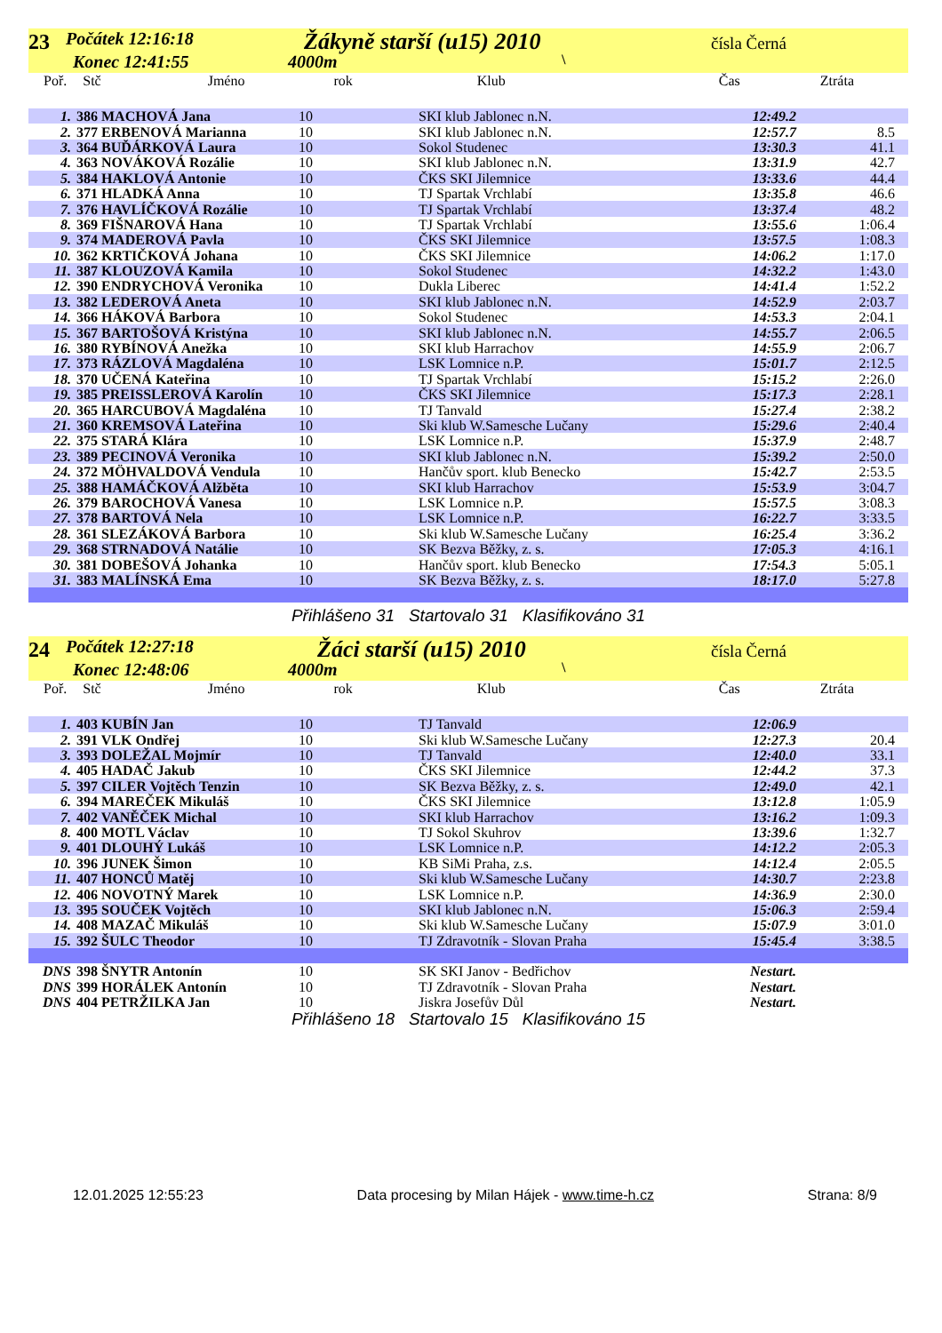23 Počátek 12:16:18
Konec 12:41:55
Žákyně starší (u15) 2010
4000m \
čísla Černá
Poř. Stč Jméno rok Klub Čas Ztráta
| 1. | 386 MACHOVÁ Jana | 10 | SKI klub Jablonec n.N. | 12:49.2 | |
| 2. | 377 ERBENOVÁ Marianna | 10 | SKI klub Jablonec n.N. | 12:57.7 | 8.5 |
| 3. | 364 BUĎÁRKOVÁ Laura | 10 | Sokol Studenec | 13:30.3 | 41.1 |
| 4. | 363 NOVÁKOVÁ Rozálie | 10 | SKI klub Jablonec n.N. | 13:31.9 | 42.7 |
| 5. | 384 HAKLOVÁ Antonie | 10 | ČKS SKI Jilemnice | 13:33.6 | 44.4 |
| 6. | 371 HLADKÁ Anna | 10 | TJ Spartak Vrchlabí | 13:35.8 | 46.6 |
| 7. | 376 HAVLÍČKOVÁ Rozálie | 10 | TJ Spartak Vrchlabí | 13:37.4 | 48.2 |
| 8. | 369 FIŠNAROVÁ Hana | 10 | TJ Spartak Vrchlabí | 13:55.6 | 1:06.4 |
| 9. | 374 MADEROVÁ Pavla | 10 | ČKS SKI Jilemnice | 13:57.5 | 1:08.3 |
| 10. | 362 KRTIČKOVÁ Johana | 10 | ČKS SKI Jilemnice | 14:06.2 | 1:17.0 |
| 11. | 387 KLOUZOVÁ Kamila | 10 | Sokol Studenec | 14:32.2 | 1:43.0 |
| 12. | 390 ENDRYCHOVÁ Veronika | 10 | Dukla Liberec | 14:41.4 | 1:52.2 |
| 13. | 382 LEDEROVÁ Aneta | 10 | SKI klub Jablonec n.N. | 14:52.9 | 2:03.7 |
| 14. | 366 HÁKOVÁ Barbora | 10 | Sokol Studenec | 14:53.3 | 2:04.1 |
| 15. | 367 BARTOŠOVÁ Kristýna | 10 | SKI klub Jablonec n.N. | 14:55.7 | 2:06.5 |
| 16. | 380 RYBÍNOVÁ Anežka | 10 | SKI klub Harrachov | 14:55.9 | 2:06.7 |
| 17. | 373 RÁZLOVÁ Magdaléna | 10 | LSK Lomnice n.P. | 15:01.7 | 2:12.5 |
| 18. | 370 UČENÁ Kateřina | 10 | TJ Spartak Vrchlabí | 15:15.2 | 2:26.0 |
| 19. | 385 PREISSLEROVÁ Karolín | 10 | ČKS SKI Jilemnice | 15:17.3 | 2:28.1 |
| 20. | 365 HARCUBOVÁ Magdaléna | 10 | TJ Tanvald | 15:27.4 | 2:38.2 |
| 21. | 360 KREMSOVÁ Lateřina | 10 | Ski klub W.Samesche Lučany | 15:29.6 | 2:40.4 |
| 22. | 375 STARÁ Klára | 10 | LSK Lomnice n.P. | 15:37.9 | 2:48.7 |
| 23. | 389 PECINOVÁ Veronika | 10 | SKI klub Jablonec n.N. | 15:39.2 | 2:50.0 |
| 24. | 372 MÖHVALDOVÁ Vendula | 10 | Hančův sport. klub Benecko | 15:42.7 | 2:53.5 |
| 25. | 388 HAMÁČKOVÁ Alžběta | 10 | SKI klub Harrachov | 15:53.9 | 3:04.7 |
| 26. | 379 BAROCHOVÁ Vanesa | 10 | LSK Lomnice n.P. | 15:57.5 | 3:08.3 |
| 27. | 378 BARTOVÁ Nela | 10 | LSK Lomnice n.P. | 16:22.7 | 3:33.5 |
| 28. | 361 SLEZÁKOVÁ Barbora | 10 | Ski klub W.Samesche Lučany | 16:25.4 | 3:36.2 |
| 29. | 368 STRNADOVÁ Natálie | 10 | SK Bezva Běžky, z. s. | 17:05.3 | 4:16.1 |
| 30. | 381 DOBEŠOVÁ Johanka | 10 | Hančův sport. klub Benecko | 17:54.3 | 5:05.1 |
| 31. | 383 MALÍNSKÁ Ema | 10 | SK Bezva Běžky, z. s. | 18:17.0 | 5:27.8 |
Přihlášeno 31 Startovalo 31 Klasifikováno 31
24 Počátek 12:27:18
Konec 12:48:06
Žáci starší (u15) 2010
4000m \
čísla Černá
Poř. Stč Jméno rok Klub Čas Ztráta
| 1. | 403 KUBÍN Jan | 10 | TJ Tanvald | 12:06.9 | |
| 2. | 391 VLK Ondřej | 10 | Ski klub W.Samesche Lučany | 12:27.3 | 20.4 |
| 3. | 393 DOLEŽAL Mojmír | 10 | TJ Tanvald | 12:40.0 | 33.1 |
| 4. | 405 HADAČ Jakub | 10 | ČKS SKI Jilemnice | 12:44.2 | 37.3 |
| 5. | 397 CILER Vojtěch Tenzin | 10 | SK Bezva Běžky, z. s. | 12:49.0 | 42.1 |
| 6. | 394 MAREČEK Mikuláš | 10 | ČKS SKI Jilemnice | 13:12.8 | 1:05.9 |
| 7. | 402 VANĚČEK Michal | 10 | SKI klub Harrachov | 13:16.2 | 1:09.3 |
| 8. | 400 MOTL Václav | 10 | TJ Sokol Skuhrov | 13:39.6 | 1:32.7 |
| 9. | 401 DLOUHÝ Lukáš | 10 | LSK Lomnice n.P. | 14:12.2 | 2:05.3 |
| 10. | 396 JUNEK Šimon | 10 | KB SiMi Praha, z.s. | 14:12.4 | 2:05.5 |
| 11. | 407 HONCŮ Matěj | 10 | Ski klub W.Samesche Lučany | 14:30.7 | 2:23.8 |
| 12. | 406 NOVOTNÝ Marek | 10 | LSK Lomnice n.P. | 14:36.9 | 2:30.0 |
| 13. | 395 SOUČEK Vojtěch | 10 | SKI klub Jablonec n.N. | 15:06.3 | 2:59.4 |
| 14. | 408 MAZAČ Mikuláš | 10 | Ski klub W.Samesche Lučany | 15:07.9 | 3:01.0 |
| 15. | 392 ŠULC Theodor | 10 | TJ Zdravotník - Slovan Praha | 15:45.4 | 3:38.5 |
| DNS | 398 ŠNYTR Antonín | 10 | SK SKI Janov - Bedřichov | Nestart. | |
| DNS | 399 HORÁLEK Antonín | 10 | TJ Zdravotník - Slovan Praha | Nestart. | |
| DNS | 404 PETRŽILKA Jan | 10 | Jiskra Josefův Důl | Nestart. | |
Přihlášeno 18 Startovalo 15 Klasifikováno 15
12.01.2025 12:55:23 Data procesing by Milan Hájek - www.time-h.cz Strana: 8/9